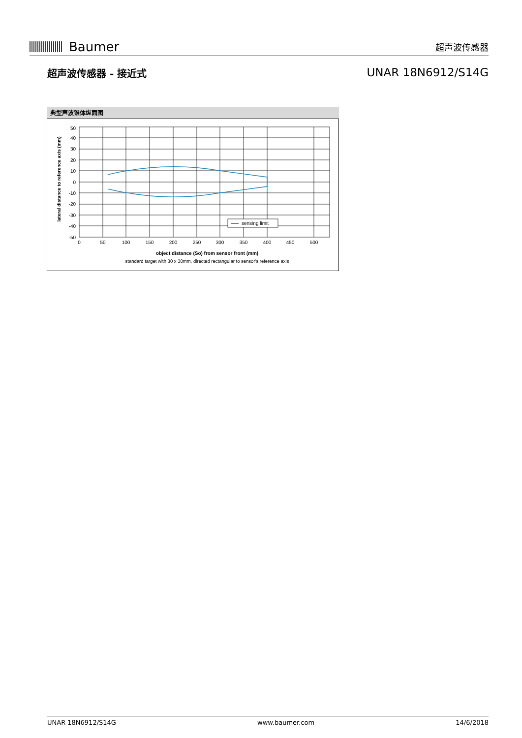Baumer
超声波传感器
超声波传感器 - 接近式
UNAR 18N6912/S14G
典型声波锥体纵面图
sensing limit
50
40
30
20
10
0
-10
-20
-30
-40
-50
0
50
100
150
200
250
300
350
400
450
500
object distance (So) from sensor front (mm)
standard target with 30 x 30mm, directed rectangular to sensor's reference axis
lateral distance to reference axis (mm)
UNAR 18N6912/S14G www.baumer.com 14/6/2018